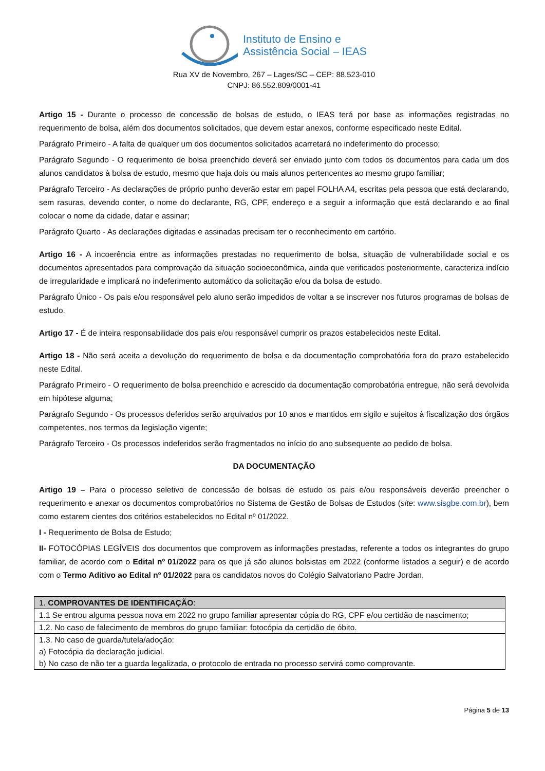Instituto de Ensino e
Assistência Social – IEAS
Rua XV de Novembro, 267 – Lages/SC – CEP: 88.523-010
CNPJ: 86.552.809/0001-41
Artigo 15 - Durante o processo de concessão de bolsas de estudo, o IEAS terá por base as informações registradas no requerimento de bolsa, além dos documentos solicitados, que devem estar anexos, conforme especificado neste Edital.
Parágrafo Primeiro - A falta de qualquer um dos documentos solicitados acarretará no indeferimento do processo;
Parágrafo Segundo - O requerimento de bolsa preenchido deverá ser enviado junto com todos os documentos para cada um dos alunos candidatos à bolsa de estudo, mesmo que haja dois ou mais alunos pertencentes ao mesmo grupo familiar;
Parágrafo Terceiro - As declarações de próprio punho deverão estar em papel FOLHA A4, escritas pela pessoa que está declarando, sem rasuras, devendo conter, o nome do declarante, RG, CPF, endereço e a seguir a informação que está declarando e ao final colocar o nome da cidade, datar e assinar;
Parágrafo Quarto - As declarações digitadas e assinadas precisam ter o reconhecimento em cartório.
Artigo 16 - A incoerência entre as informações prestadas no requerimento de bolsa, situação de vulnerabilidade social e os documentos apresentados para comprovação da situação socioeconômica, ainda que verificados posteriormente, caracteriza indício de irregularidade e implicará no indeferimento automático da solicitação e/ou da bolsa de estudo.
Parágrafo Único - Os pais e/ou responsável pelo aluno serão impedidos de voltar a se inscrever nos futuros programas de bolsas de estudo.
Artigo 17 - É de inteira responsabilidade dos pais e/ou responsável cumprir os prazos estabelecidos neste Edital.
Artigo 18 - Não será aceita a devolução do requerimento de bolsa e da documentação comprobatória fora do prazo estabelecido neste Edital.
Parágrafo Primeiro - O requerimento de bolsa preenchido e acrescido da documentação comprobatória entregue, não será devolvida em hipótese alguma;
Parágrafo Segundo - Os processos deferidos serão arquivados por 10 anos e mantidos em sigilo e sujeitos à fiscalização dos órgãos competentes, nos termos da legislação vigente;
Parágrafo Terceiro - Os processos indeferidos serão fragmentados no início do ano subsequente ao pedido de bolsa.
DA DOCUMENTAÇÃO
Artigo 19 – Para o processo seletivo de concessão de bolsas de estudo os pais e/ou responsáveis deverão preencher o requerimento e anexar os documentos comprobatórios no Sistema de Gestão de Bolsas de Estudos (site: www.sisgbe.com.br), bem como estarem cientes dos critérios estabelecidos no Edital nº 01/2022.
I - Requerimento de Bolsa de Estudo;
II- FOTOCÓPIAS LEGÍVEIS dos documentos que comprovem as informações prestadas, referente a todos os integrantes do grupo familiar, de acordo com o Edital nº 01/2022 para os que já são alunos bolsistas em 2022 (conforme listados a seguir) e de acordo com o Termo Aditivo ao Edital nº 01/2022 para os candidatos novos do Colégio Salvatoriano Padre Jordan.
| 1. COMPROVANTES DE IDENTIFICAÇÃO : |
| 1.1 Se entrou alguma pessoa nova em 2022 no grupo familiar apresentar cópia do RG, CPF e/ou certidão de nascimento; |
| 1.2. No caso de falecimento de membros do grupo familiar: fotocópia da certidão de óbito. |
| 1.3. No caso de guarda/tutela/adoção: a) Fotocópia da declaração judicial. b) No caso de não ter a guarda legalizada, o protocolo de entrada no processo servirá como comprovante. |
Página 5 de 13